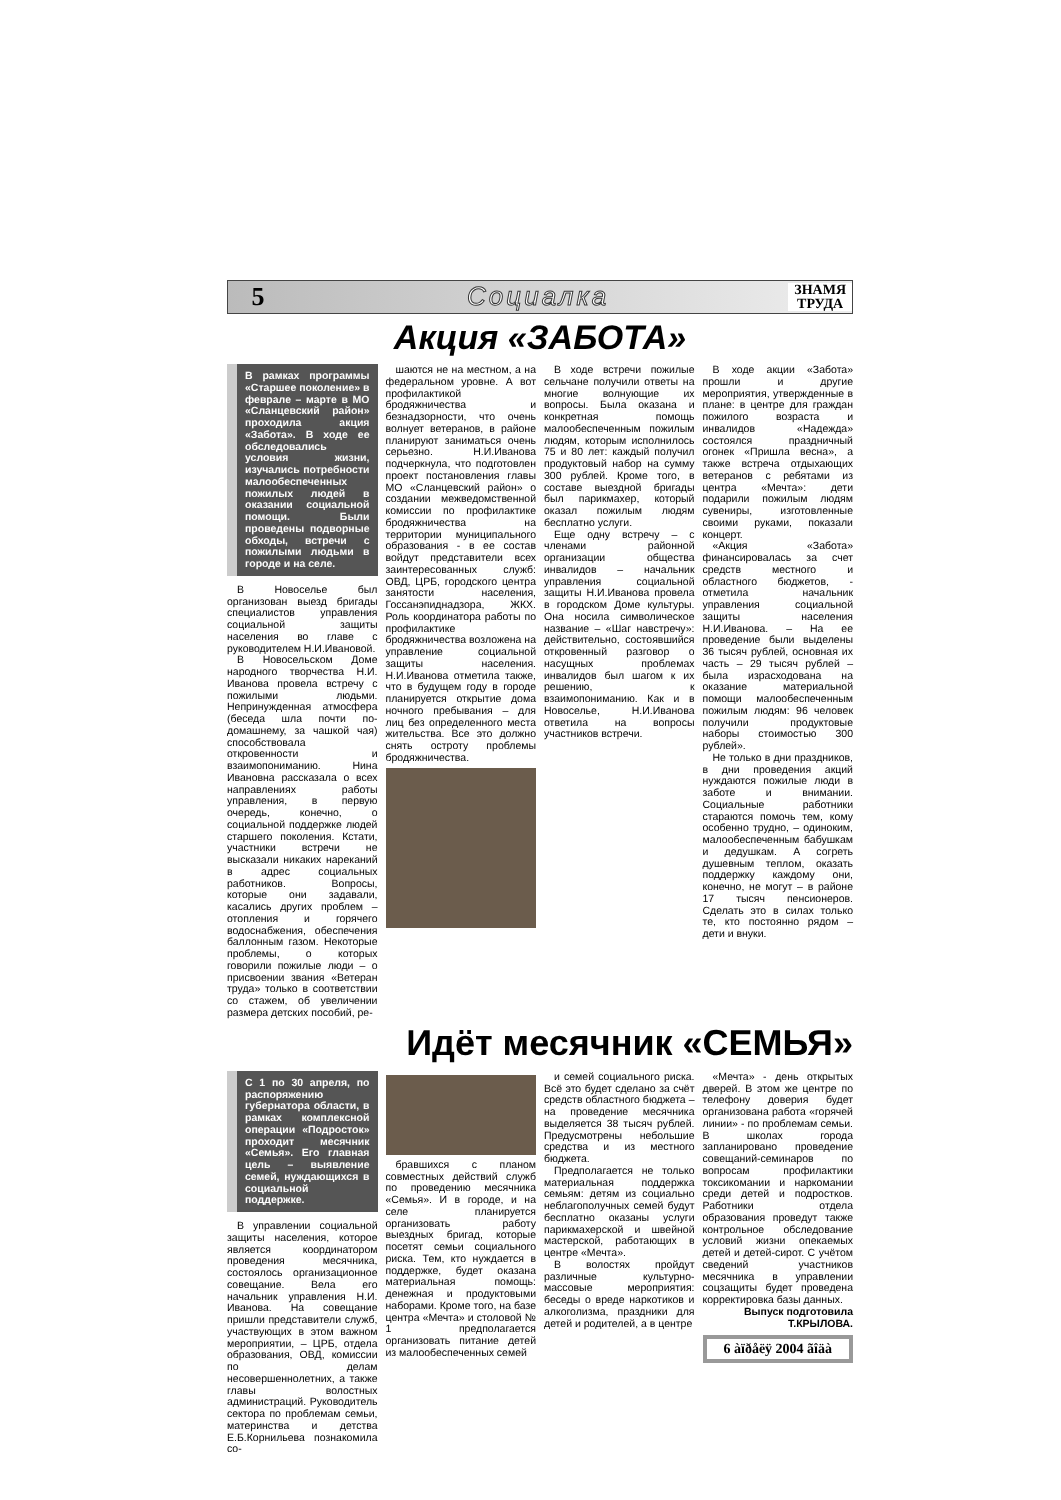5 Социалка
ЗНАМЯ
ТРУДА
Акция «ЗАБОТА»
В рамках программы «Старшее поколение» в феврале – марте в МО «Сланцевский район» проходила акция «Забота». В ходе ее обследовались условия жизни, изучались потребности малообеспеченных пожилых людей в оказании социальной помощи. Были проведены подворные обходы, встречи с пожилыми людьми в городе и на селе.
В Новоселье был организован выезд бригады специалистов управления социальной защиты населения во главе с руководителем Н.И.Ивановой.
В Новосельском Доме народного творчества Н.И. Иванова провела встречу с пожилыми людьми. Непринужденная атмосфера (беседа шла почти по-домашнему, за чашкой чая) способствовала откровенности и взаимопониманию. Нина Ивановна рассказала о всех направлениях работы управления, в первую очередь, конечно, о социальной поддержке людей старшего поколения. Кстати, участники встречи не высказали никаких нареканий в адрес социальных работников. Вопросы, которые они задавали, касались других проблем – отопления и горячего водоснабжения, обеспечения баллонным газом. Некоторые проблемы, о которых говорили пожилые люди – о присвоении звания «Ветеран труда» только в соответствии со стажем, об увеличении размера детских пособий, ре-
шаются не на местном, а на федеральном уровне. А вот профилактикой бродяжничества и безнадзорности, что очень волнует ветеранов, в районе планируют заниматься очень серьезно. Н.И.Иванова подчеркнула, что подготовлен проект постановления главы МО «Сланцевский район» о создании межведомственной комиссии по профилактике бродяжничества на территории муниципального образования - в ее состав войдут представители всех заинтересованных служб: ОВД, ЦРБ, городского центра занятости населения, Госсанэпиднадзора, ЖКХ. Роль координатора работы по профилактике бродяжничества возложена на управление социальной защиты населения. Н.И.Иванова отметила также, что в будущем году в городе планируется открытие дома ночного пребывания – для лиц без определенного места жительства. Все это должно снять остроту проблемы бродяжничества.
В ходе встречи пожилые сельчане получили ответы на многие волнующие их вопросы. Была оказана и конкретная помощь малообеспеченным пожилым людям, которым исполнилось 75 и 80 лет: каждый получил продуктовый набор на сумму 300 рублей. Кроме того, в составе выездной бригады был парикмахер, который оказал пожилым людям бесплатно услуги.
Еще одну встречу – с членами районной организации общества инвалидов – начальник управления социальной защиты Н.И.Иванова провела в городском Доме культуры. Она носила символическое название – «Шаг навстречу»: действительно, состоявшийся откровенный разговор о насущных проблемах инвалидов был шагом к их решению, к взаимопониманию. Как и в Новоселье, Н.И.Иванова ответила на вопросы участников встречи.
В ходе акции «Забота» прошли и другие мероприятия, утвержденные в плане: в центре для граждан пожилого возраста и инвалидов «Надежда» состоялся праздничный огонек «Пришла весна», а также встреча отдыхающих ветеранов с ребятами из центра «Мечта»: дети подарили пожилым людям сувениры, изготовленные своими руками, показали концерт.
«Акция «Забота» финансировалась за счет средств местного и областного бюджетов, - отметила начальник управления социальной защиты населения Н.И.Иванова. – На ее проведение были выделены 36 тысяч рублей, основная их часть – 29 тысяч рублей – была израсходована на оказание материальной помощи малообеспеченным пожилым людям: 96 человек получили продуктовые наборы стоимостью 300 рублей».
Не только в дни праздников, в дни проведения акций нуждаются пожилые люди в заботе и внимании. Социальные работники стараются помочь тем, кому особенно трудно, – одиноким, малообеспеченным бабушкам и дедушкам. А согреть душевным теплом, оказать поддержку каждому они, конечно, не могут – в районе 17 тысяч пенсионеров. Сделать это в силах только те, кто постоянно рядом – дети и внуки.
Идёт месячник «СЕМЬЯ»
С 1 по 30 апреля, по распоряжению губернатора области, в рамках комплексной операции «Подросток» проходит месячник «Семья». Его главная цель – выявление семей, нуждающихся в социальной поддержке.
В управлении социальной защиты населения, которое является координатором проведения месячника, состоялось организационное совещание. Вела его начальник управления Н.И. Иванова. На совещание пришли представители служб, участвующих в этом важном мероприятии, – ЦРБ, отдела образования, ОВД, комиссии по делам несовершеннолетних, а также главы волостных администраций. Руководитель сектора по проблемам семьи, материнства и детства Е.Б.Корнильева познакомила со-
бравшихся с планом совместных действий служб по проведению месячника «Семья». И в городе, и на селе планируется организовать работу выездных бригад, которые посетят семьи социального риска. Тем, кто нуждается в поддержке, будет оказана материальная помощь: денежная и продуктовыми наборами. Кроме того, на базе центра «Мечта» и столовой № 1 предполагается организовать питание детей из малообеспеченных семей
и семей социального риска. Всё это будет сделано за счёт средств областного бюджета – на проведение месячника выделяется 38 тысяч рублей. Предусмотрены небольшие средства и из местного бюджета.
Предполагается не только материальная поддержка семьям: детям из социально неблагополучных семей будут бесплатно оказаны услуги парикмахерской и швейной мастерской, работающих в центре «Мечта».
В волостях пройдут различные культурно-массовые мероприятия: беседы о вреде наркотиков и алкоголизма, праздники для детей и родителей, а в центре
«Мечта» - день открытых дверей. В этом же центре по телефону доверия будет организована работа «горячей линии» - по проблемам семьи. В школах города запланировано проведение совещаний-семинаров по вопросам профилактики токсикомании и наркомании среди детей и подростков. Работники отдела образования проведут также контрольное обследование условий жизни опекаемых детей и детей-сирот. С учётом сведений участников месячника в управлении соцзащиты будет проведена корректировка базы данных.
Выпуск подготовила Т.КРЫЛОВА.
6 àïðåëÿ 2004 ãîäà